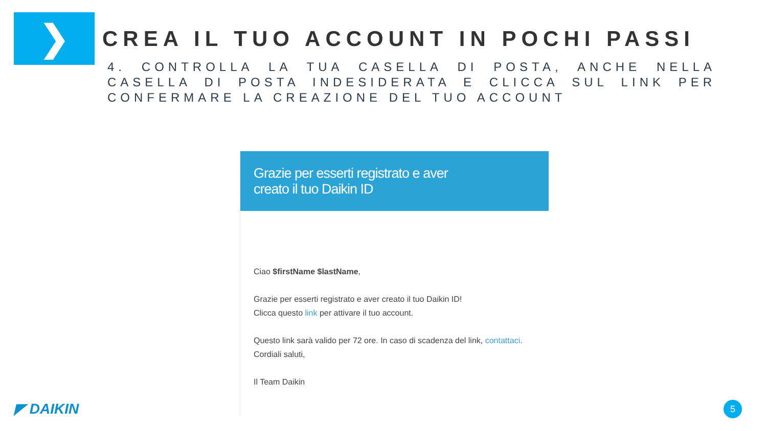❯
CREA IL TUO ACCOUNT IN POCHI PASSI
4. CONTROLLA LA TUA CASELLA DI POSTA, ANCHE NELLA CASELLA DI POSTA INDESIDERATA E CLICCA SUL LINK PER CONFERMARE LA CREAZIONE DEL TUO ACCOUNT
Grazie per esserti registrato e aver
creato il tuo Daikin ID
Ciao $firstName $lastName,
Grazie per esserti registrato e aver creato il tuo Daikin ID!
Clicca questo link per attivare il tuo account.
Questo link sarà valido per 72 ore. In caso di scadenza del link, contattaci.
Cordiali saluti,
Il Team Daikin
◤ DAIKIN 5